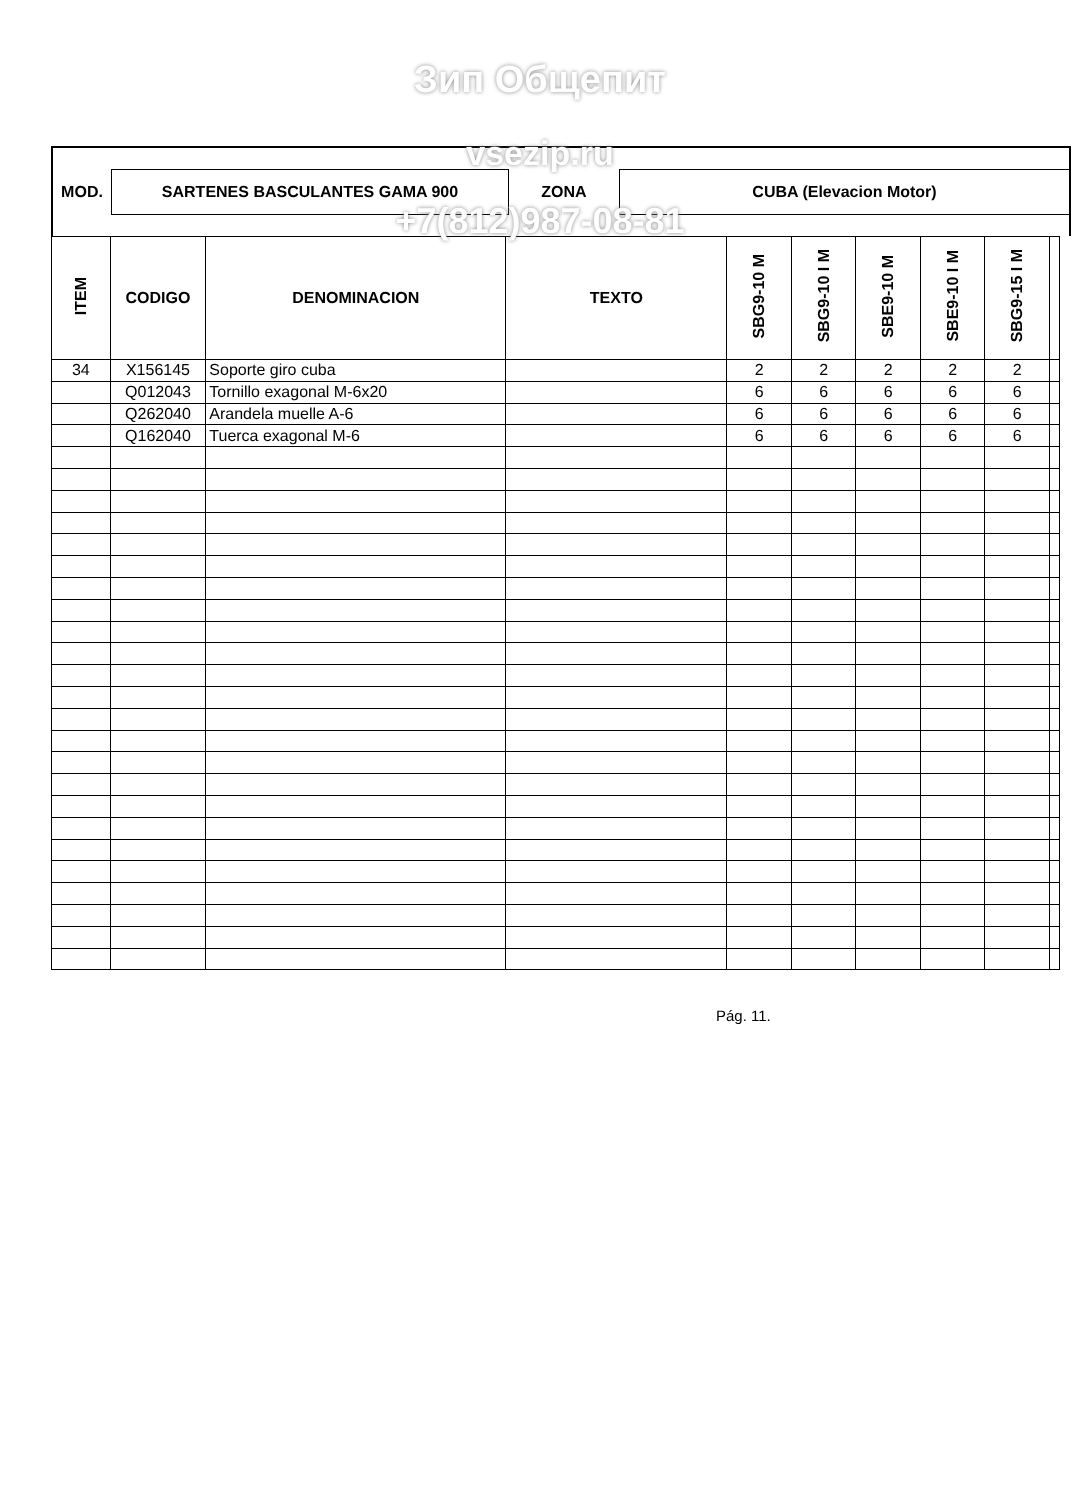MOD. SARTENES BASCULANTES GAMA 900 ZONA CUBA (Elevacion Motor)
| ITEM | CODIGO | DENOMINACION | TEXTO | SBG9-10 M | SBG9-10 I M | SBE9-10 M | SBE9-10 I M | SBG9-15 I M | |
| --- | --- | --- | --- | --- | --- | --- | --- | --- | --- |
| 34 | X156145 | Soporte giro cuba | | 2 | 2 | 2 | 2 | 2 | |
| | Q012043 | Tornillo exagonal M-6x20 | | 6 | 6 | 6 | 6 | 6 | |
| | Q262040 | Arandela muelle A-6 | | 6 | 6 | 6 | 6 | 6 | |
| | Q162040 | Tuerca exagonal M-6 | | 6 | 6 | 6 | 6 | 6 | |
Зип Общепит
vsezip.ru
+7(812)987-08-81
Pág. 11.